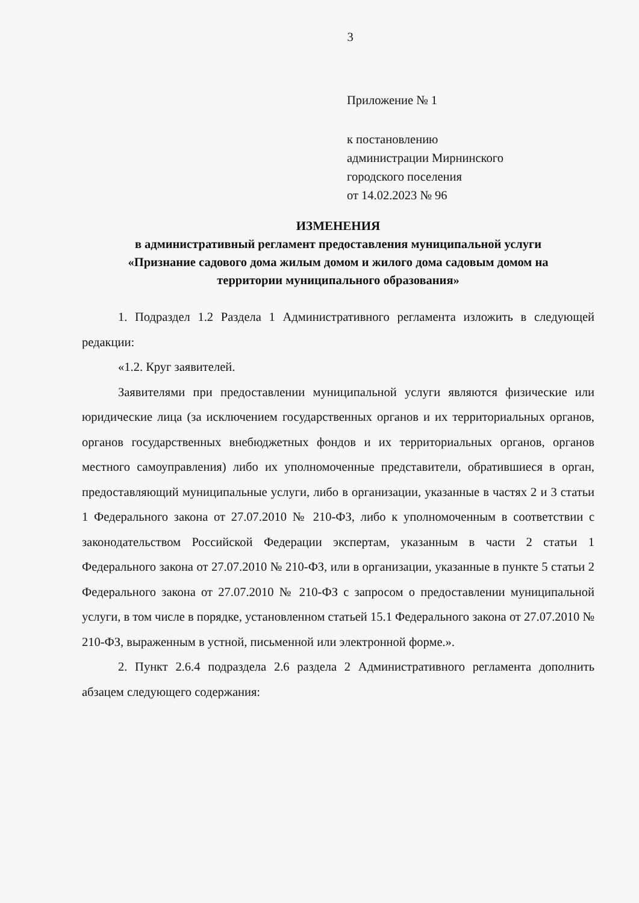3
Приложение № 1
к постановлению
администрации Мирнинского
городского поселения
от 14.02.2023 № 96
ИЗМЕНЕНИЯ
в административный регламент предоставления муниципальной услуги
«Признание садового дома жилым домом и жилого дома садовым домом на
территории муниципального образования»
1. Подраздел 1.2 Раздела 1 Административного регламента изложить в следующей редакции:
«1.2. Круг заявителей.
Заявителями при предоставлении муниципальной услуги являются физические или юридические лица (за исключением государственных органов и их территориальных органов, органов государственных внебюджетных фондов и их территориальных органов, органов местного самоуправления) либо их уполномоченные представители, обратившиеся в орган, предоставляющий муниципальные услуги, либо в организации, указанные в частях 2 и 3 статьи 1 Федерального закона от 27.07.2010 № 210-ФЗ, либо к уполномоченным в соответствии с законодательством Российской Федерации экспертам, указанным в части 2 статьи 1 Федерального закона от 27.07.2010 № 210-ФЗ, или в организации, указанные в пункте 5 статьи 2 Федерального закона от 27.07.2010 № 210-ФЗ с запросом о предоставлении муниципальной услуги, в том числе в порядке, установленном статьей 15.1 Федерального закона от 27.07.2010 № 210-ФЗ, выраженным в устной, письменной или электронной форме.».
2. Пункт 2.6.4 подраздела 2.6 раздела 2 Административного регламента дополнить абзацем следующего содержания: